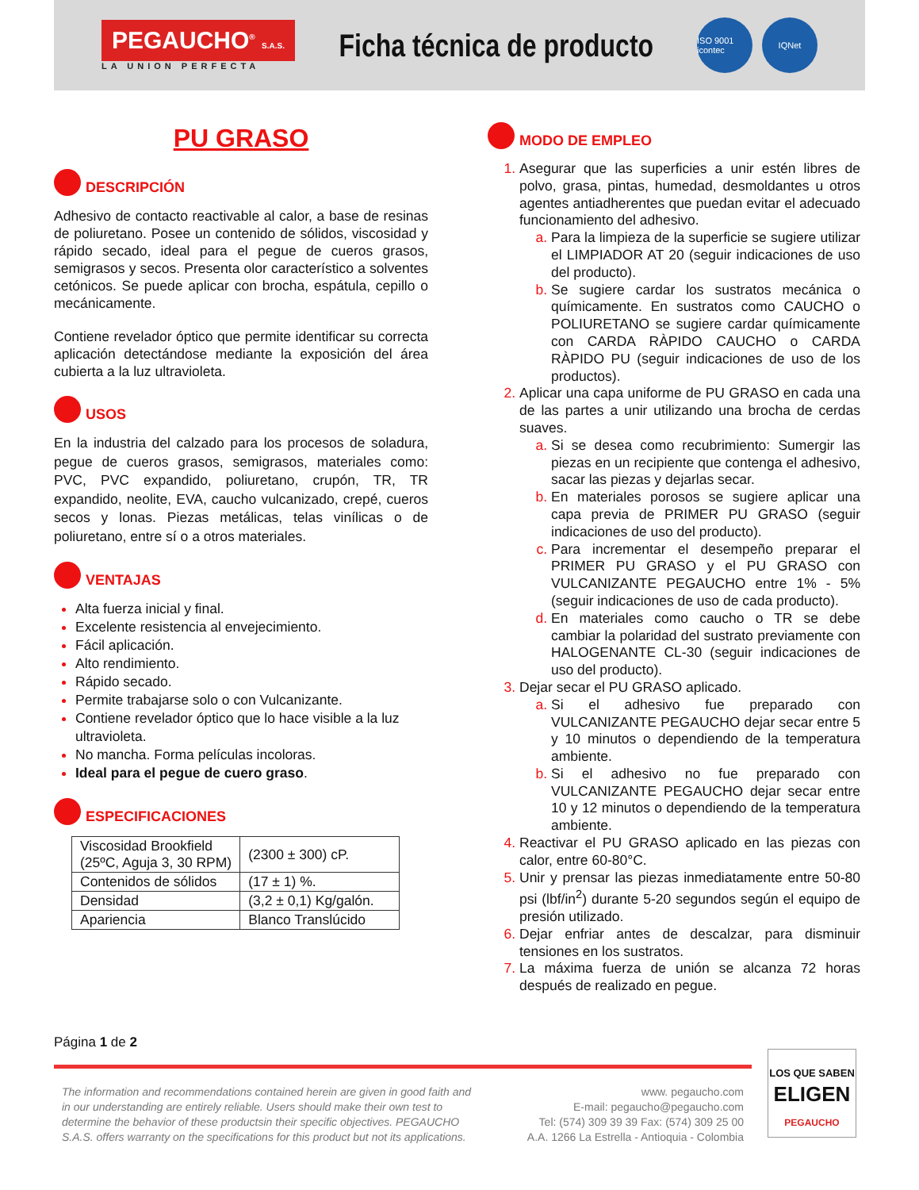PEGAUCHO<sup>®</sup> S.A.S.
LA UNION PERFECTA
Ficha técnica de producto
ISO 9001 icontec
IQNet
PU GRASO
DESCRIPCIÓN
Adhesivo de contacto reactivable al calor, a base de resinas de poliuretano. Posee un contenido de sólidos, viscosidad y rápido secado, ideal para el pegue de cueros grasos, semigrasos y secos. Presenta olor característico a solventes cetónicos. Se puede aplicar con brocha, espátula, cepillo o mecánicamente.
Contiene revelador óptico que permite identificar su correcta aplicación detectándose mediante la exposición del área cubierta a la luz ultravioleta.
USOS
En la industria del calzado para los procesos de soladura, pegue de cueros grasos, semigrasos, materiales como: PVC, PVC expandido, poliuretano, crupón, TR, TR expandido, neolite, EVA, caucho vulcanizado, crepé, cueros secos y lonas. Piezas metálicas, telas vinílicas o de poliuretano, entre sí o a otros materiales.
VENTAJAS
Alta fuerza inicial y final.
Excelente resistencia al envejecimiento.
Fácil aplicación.
Alto rendimiento.
Rápido secado.
Permite trabajarse solo o con Vulcanizante.
Contiene revelador óptico que lo hace visible a la luz ultravioleta.
No mancha. Forma películas incoloras.
Ideal para el pegue de cuero graso.
ESPECIFICACIONES
| Viscosidad Brookfield (25ºC, Aguja 3, 30 RPM) | (2300 ± 300) cP. |
| Contenidos de sólidos | (17 ± 1) %. |
| Densidad | (3,2 ± 0,1) Kg/galón. |
| Apariencia | Blanco Translúcido |
MODO DE EMPLEO
Asegurar que las superficies a unir estén libres de polvo, grasa, pintas, humedad, desmoldantes u otros agentes antiadherentes que puedan evitar el adecuado funcionamiento del adhesivo.
Para la limpieza de la superficie se sugiere utilizar el LIMPIADOR AT 20 (seguir indicaciones de uso del producto).
Se sugiere cardar los sustratos mecánica o químicamente. En sustratos como CAUCHO o POLIURETANO se sugiere cardar químicamente con CARDA RÀPIDO CAUCHO o CARDA RÀPIDO PU (seguir indicaciones de uso de los productos).
Aplicar una capa uniforme de PU GRASO en cada una de las partes a unir utilizando una brocha de cerdas suaves.
Si se desea como recubrimiento: Sumergir las piezas en un recipiente que contenga el adhesivo, sacar las piezas y dejarlas secar.
En materiales porosos se sugiere aplicar una capa previa de PRIMER PU GRASO (seguir indicaciones de uso del producto).
Para incrementar el desempeño preparar el PRIMER PU GRASO y el PU GRASO con VULCANIZANTE PEGAUCHO entre 1% - 5% (seguir indicaciones de uso de cada producto).
En materiales como caucho o TR se debe cambiar la polaridad del sustrato previamente con HALOGENANTE CL-30 (seguir indicaciones de uso del producto).
Dejar secar el PU GRASO aplicado.
Si el adhesivo fue preparado con VULCANIZANTE PEGAUCHO dejar secar entre 5 y 10 minutos o dependiendo de la temperatura ambiente.
Si el adhesivo no fue preparado con VULCANIZANTE PEGAUCHO dejar secar entre 10 y 12 minutos o dependiendo de la temperatura ambiente.
Reactivar el PU GRASO aplicado en las piezas con calor, entre 60-80°C.
Unir y prensar las piezas inmediatamente entre 50-80 psi (lbf/in<sup>2</sup>) durante 5-20 segundos según el equipo de presión utilizado.
Dejar enfriar antes de descalzar, para disminuir tensiones en los sustratos.
La máxima fuerza de unión se alcanza 72 horas después de realizado en pegue.
Página 1 de 2
The information and recommendations contained herein are given in good faith and in our understanding are entirely reliable. Users should make their own test to determine the behavior of these productsin their specific objectives. PEGAUCHO S.A.S. offers warranty on the specifications for this product but not its applications.
www. pegaucho.com
E-mail: pegaucho@pegaucho.com
Tel: (574) 309 39 39 Fax: (574) 309 25 00
A.A. 1266 La Estrella - Antioquia - Colombia
LOS QUE SABEN
ELIGEN
PEGAUCHO